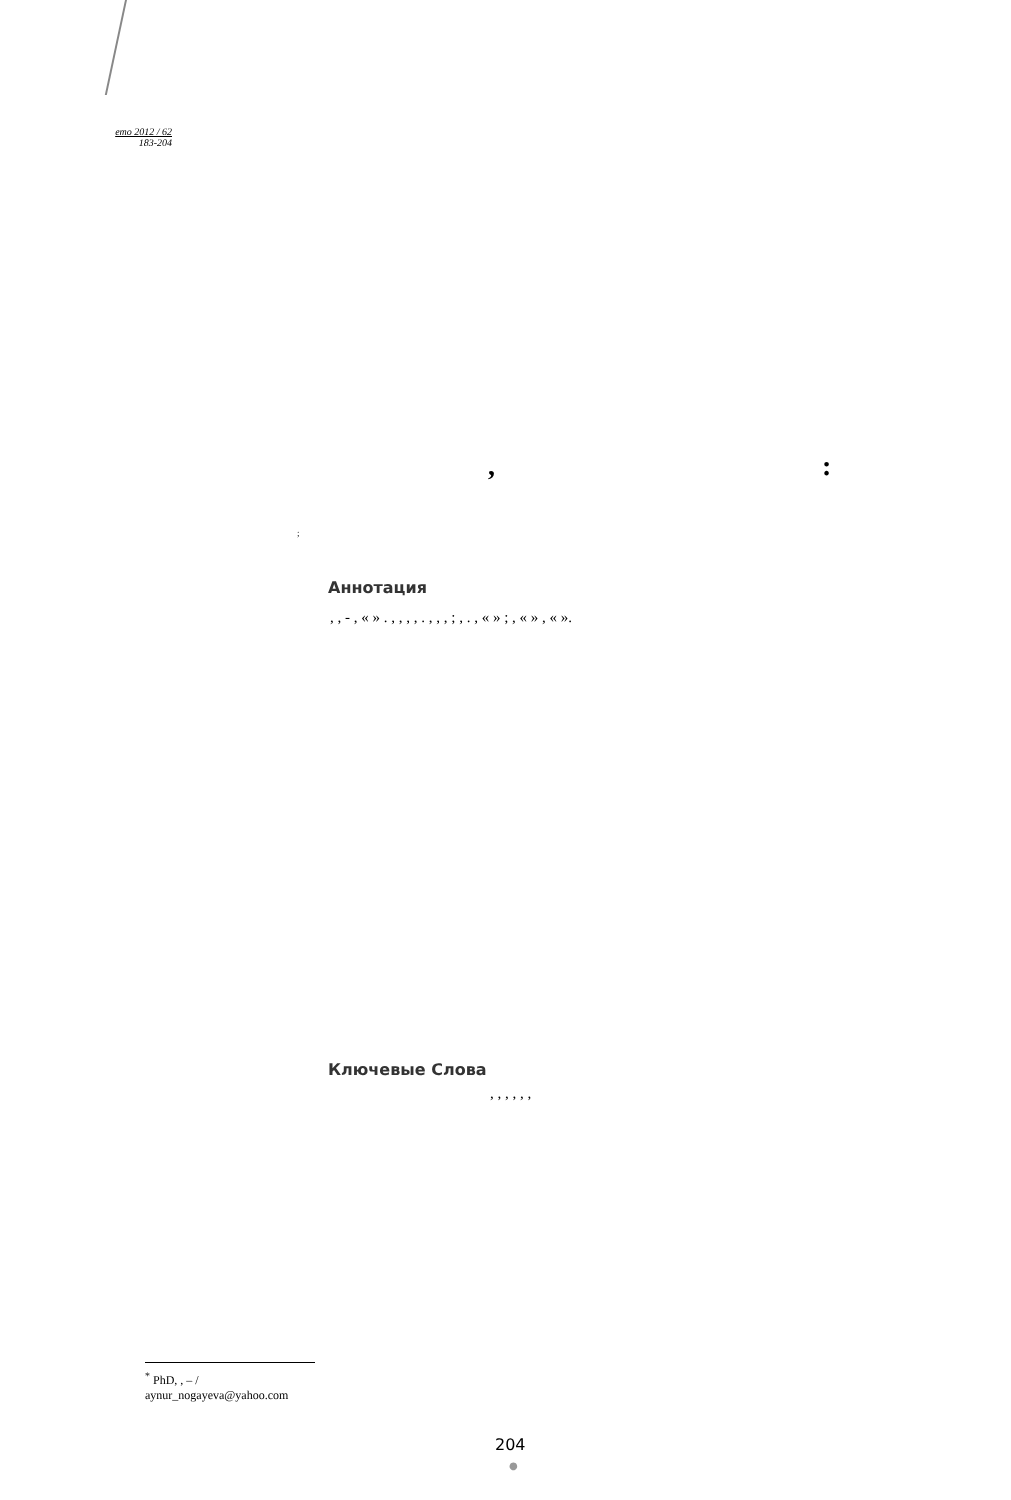ето 2012 / 62
183-204
, :
;
Аннотация
, , - , « » . , , , , . , , , ; , . , « » ; , « » , « ».
Ключевые Слова
, , , , , ,
<sup>*</sup> PhD, , – /
aynur_nogayeva@yahoo.com
204
●